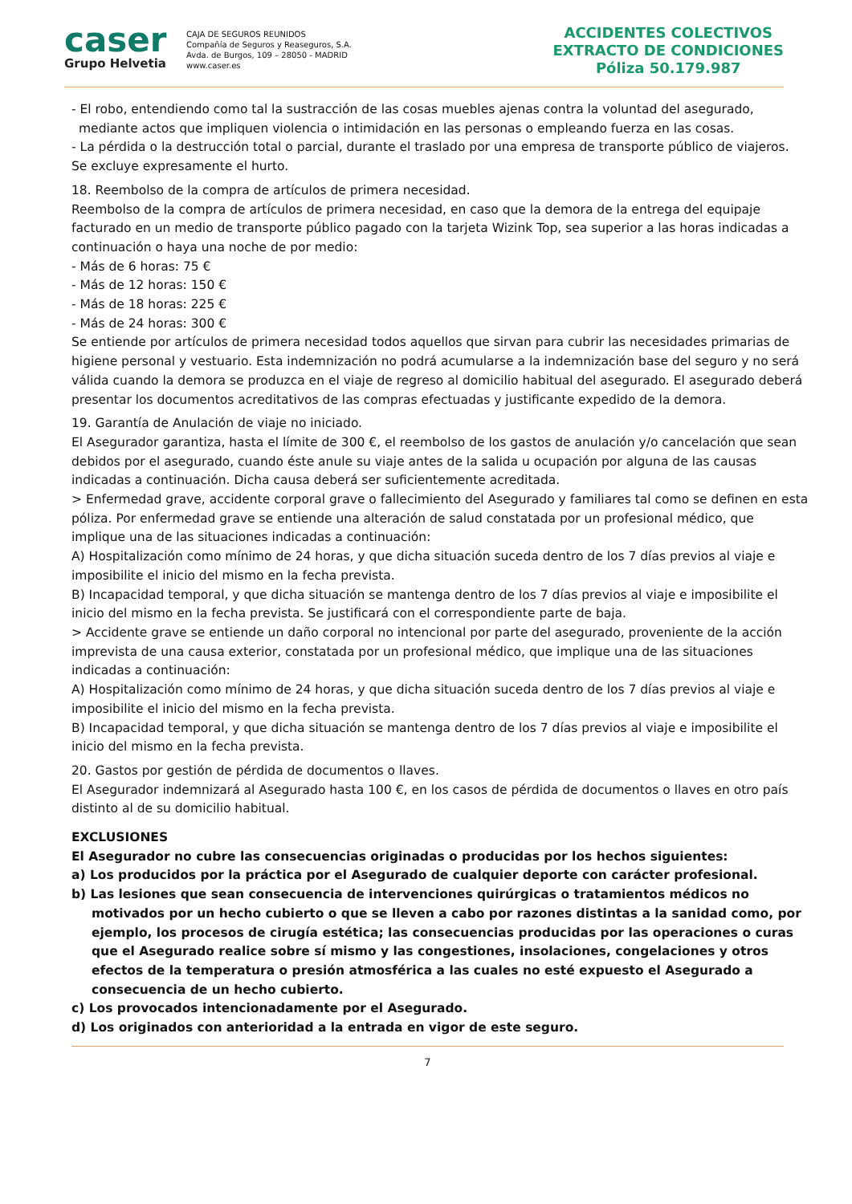caser
Grupo Helvetia
CAJA DE SEGUROS REUNIDOS
Compañía de Seguros y Reaseguros, S.A.
Avda. de Burgos, 109 – 28050 - MADRID
www.caser.es
ACCIDENTES COLECTIVOS
EXTRACTO DE CONDICIONES
Póliza 50.179.987
- El robo, entendiendo como tal la sustracción de las cosas muebles ajenas contra la voluntad del asegurado, mediante actos que impliquen violencia o intimidación en las personas o empleando fuerza en las cosas.
- La pérdida o la destrucción total o parcial, durante el traslado por una empresa de transporte público de viajeros.
Se excluye expresamente el hurto.
18. Reembolso de la compra de artículos de primera necesidad.
Reembolso de la compra de artículos de primera necesidad, en caso que la demora de la entrega del equipaje facturado en un medio de transporte público pagado con la tarjeta Wizink Top, sea superior a las horas indicadas a continuación o haya una noche de por medio:
- Más de 6 horas: 75 €
- Más de 12 horas: 150 €
- Más de 18 horas: 225 €
- Más de 24 horas: 300 €
Se entiende por artículos de primera necesidad todos aquellos que sirvan para cubrir las necesidades primarias de higiene personal y vestuario. Esta indemnización no podrá acumularse a la indemnización base del seguro y no será válida cuando la demora se produzca en el viaje de regreso al domicilio habitual del asegurado. El asegurado deberá presentar los documentos acreditativos de las compras efectuadas y justificante expedido de la demora.
19. Garantía de Anulación de viaje no iniciado.
El Asegurador garantiza, hasta el límite de 300 €, el reembolso de los gastos de anulación y/o cancelación que sean debidos por el asegurado, cuando éste anule su viaje antes de la salida u ocupación por alguna de las causas indicadas a continuación. Dicha causa deberá ser suficientemente acreditada.
> Enfermedad grave, accidente corporal grave o fallecimiento del Asegurado y familiares tal como se definen en esta póliza. Por enfermedad grave se entiende una alteración de salud constatada por un profesional médico, que implique una de las situaciones indicadas a continuación:
A) Hospitalización como mínimo de 24 horas, y que dicha situación suceda dentro de los 7 días previos al viaje e imposibilite el inicio del mismo en la fecha prevista.
B) Incapacidad temporal, y que dicha situación se mantenga dentro de los 7 días previos al viaje e imposibilite el inicio del mismo en la fecha prevista. Se justificará con el correspondiente parte de baja.
> Accidente grave se entiende un daño corporal no intencional por parte del asegurado, proveniente de la acción imprevista de una causa exterior, constatada por un profesional médico, que implique una de las situaciones indicadas a continuación:
A) Hospitalización como mínimo de 24 horas, y que dicha situación suceda dentro de los 7 días previos al viaje e imposibilite el inicio del mismo en la fecha prevista.
B) Incapacidad temporal, y que dicha situación se mantenga dentro de los 7 días previos al viaje e imposibilite el inicio del mismo en la fecha prevista.
20. Gastos por gestión de pérdida de documentos o llaves.
El Asegurador indemnizará al Asegurado hasta 100 €, en los casos de pérdida de documentos o llaves en otro país distinto al de su domicilio habitual.
EXCLUSIONES
El Asegurador no cubre las consecuencias originadas o producidas por los hechos siguientes:
a) Los producidos por la práctica por el Asegurado de cualquier deporte con carácter profesional.
b) Las lesiones que sean consecuencia de intervenciones quirúrgicas o tratamientos médicos no motivados por un hecho cubierto o que se lleven a cabo por razones distintas a la sanidad como, por ejemplo, los procesos de cirugía estética; las consecuencias producidas por las operaciones o curas que el Asegurado realice sobre sí mismo y las congestiones, insolaciones, congelaciones y otros efectos de la temperatura o presión atmosférica a las cuales no esté expuesto el Asegurado a consecuencia de un hecho cubierto.
c) Los provocados intencionadamente por el Asegurado.
d) Los originados con anterioridad a la entrada en vigor de este seguro.
7